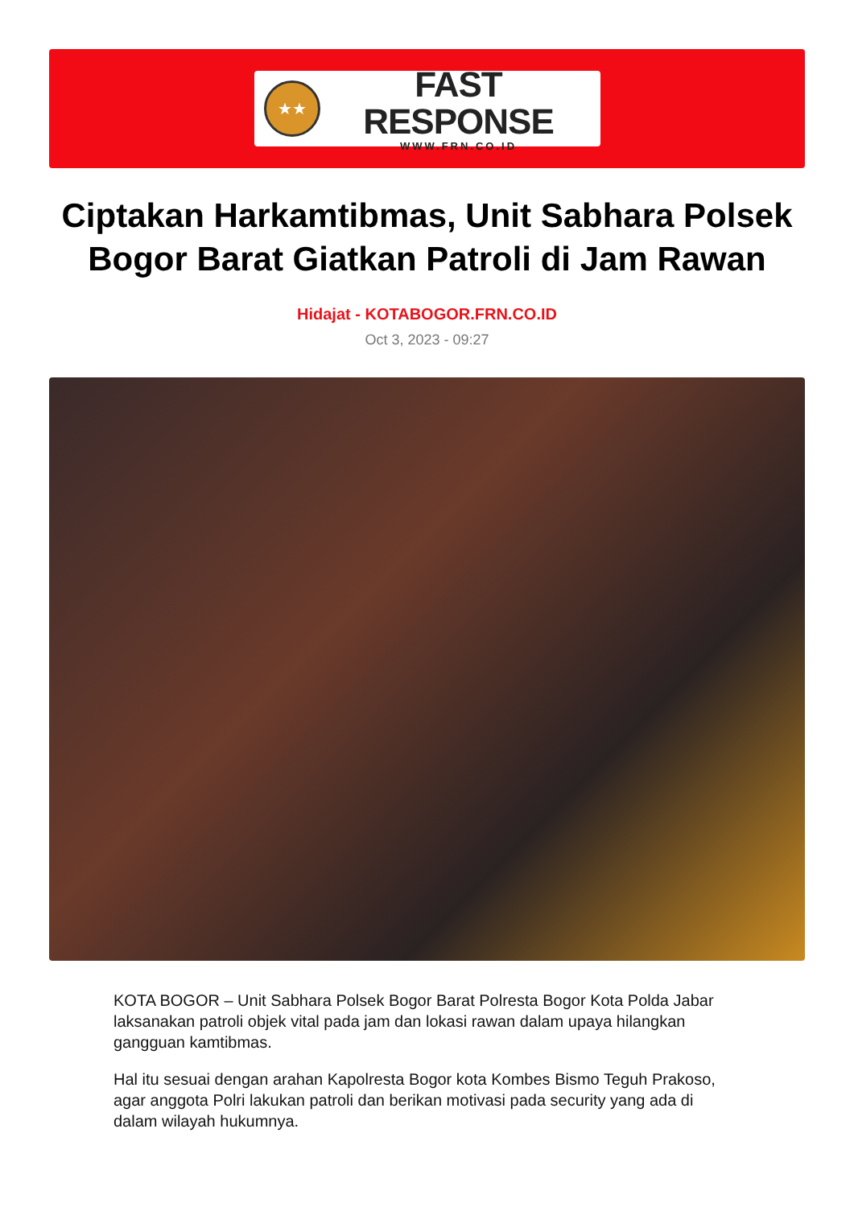★★
FAST RESPONSE
WWW.FRN.CO.ID
Ciptakan Harkamtibmas, Unit Sabhara Polsek Bogor Barat Giatkan Patroli di Jam Rawan
Hidajat - KOTABOGOR.FRN.CO.ID
Oct 3, 2023 - 09:27
KOTA BOGOR – Unit Sabhara Polsek Bogor Barat Polresta Bogor Kota Polda Jabar laksanakan patroli objek vital pada jam dan lokasi rawan dalam upaya hilangkan gangguan kamtibmas.
Hal itu sesuai dengan arahan Kapolresta Bogor kota Kombes Bismo Teguh Prakoso, agar anggota Polri lakukan patroli dan berikan motivasi pada security yang ada di dalam wilayah hukumnya.